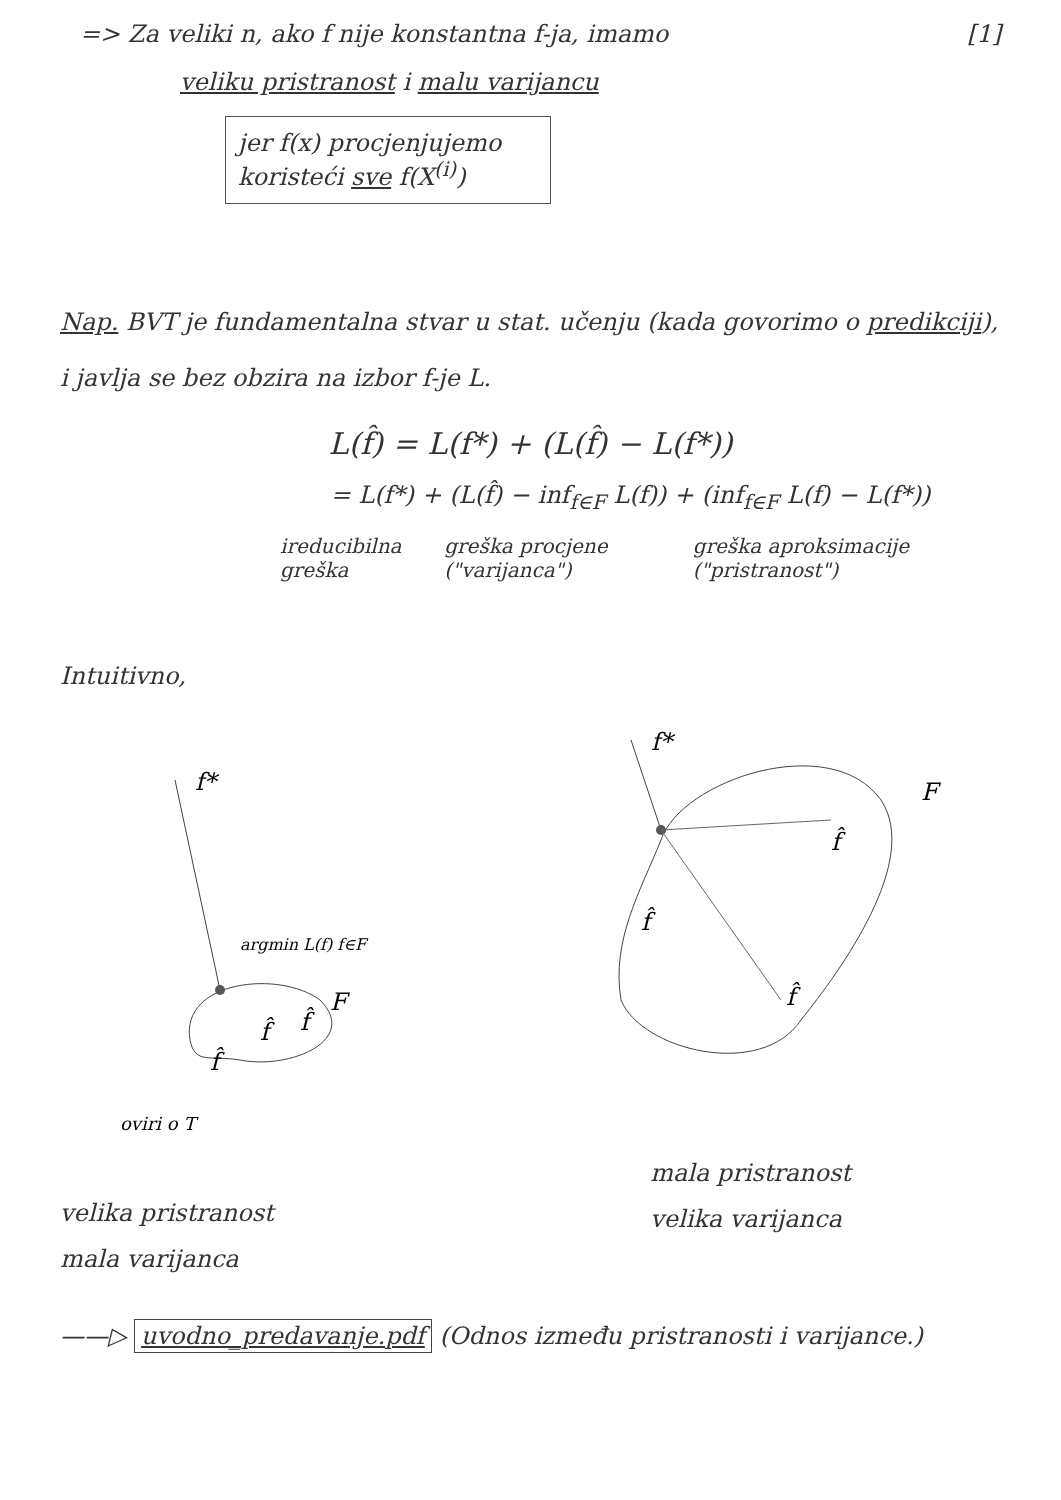=> Za veliki n, ako f nije konstantna f-ja, imamo [1]
veliku pristranost i malu varijancu
jer f(x) procjenjujemo koristeći sve f(X<sup>(i)</sup>)
Nap. BVT je fundamentalna stvar u stat. učenju (kada govorimo o predikciji), i javlja se bez obzira na izbor f-je L.
L(f̂) = L(f*) + (L(f̂) − L(f*))
= L(f*) + (L(f̂) − inf<sub>f∈F</sub> L(f)) + (inf<sub>f∈F</sub> L(f) − L(f*))
ireducibilna greška greška procjene ("varijanca") greška aproksimacije ("pristranost")
Intuitivno,
f*
argmin L(f) f∈F
F
f̂
f̂
f̂
oviri o T
f*
F
f̂
f̂
f̂
velika pristranost
mala varijanca
mala pristranost
velika varijanca
——▷ uvodno_predavanje.pdf (Odnos između pristranosti i varijance.)